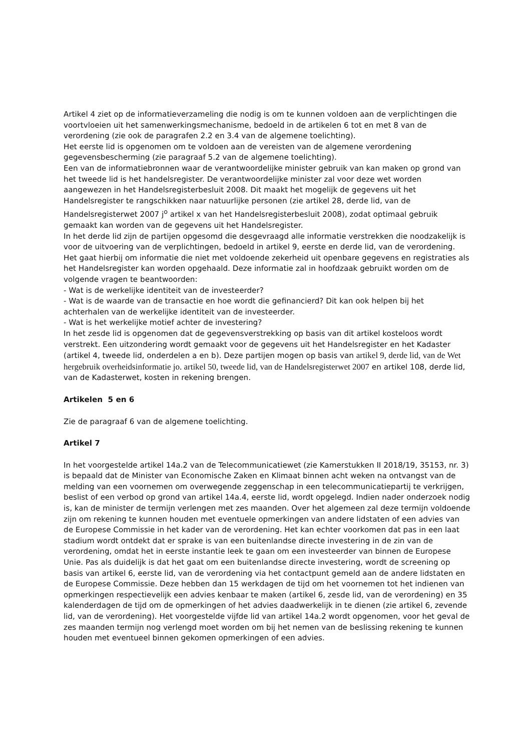Artikel 4 ziet op de informatieverzameling die nodig is om te kunnen voldoen aan de verplichtingen die voortvloeien uit het samenwerkingsmechanisme, bedoeld in de artikelen 6 tot en met 8 van de verordening (zie ook de paragrafen 2.2 en 3.4 van de algemene toelichting).
Het eerste lid is opgenomen om te voldoen aan de vereisten van de algemene verordening gegevensbescherming (zie paragraaf 5.2 van de algemene toelichting).
Een van de informatiebronnen waar de verantwoordelijke minister gebruik van kan maken op grond van het tweede lid is het handelsregister. De verantwoordelijke minister zal voor deze wet worden aangewezen in het Handelsregisterbesluit 2008. Dit maakt het mogelijk de gegevens uit het Handelsregister te rangschikken naar natuurlijke personen (zie artikel 28, derde lid, van de Handelsregisterwet 2007 j<sup>o</sup> artikel x van het Handelsregisterbesluit 2008), zodat optimaal gebruik gemaakt kan worden van de gegevens uit het Handelsregister.
In het derde lid zijn de partijen opgesomd die desgevraagd alle informatie verstrekken die noodzakelijk is voor de uitvoering van de verplichtingen, bedoeld in artikel 9, eerste en derde lid, van de verordening.
Het gaat hierbij om informatie die niet met voldoende zekerheid uit openbare gegevens en registraties als het Handelsregister kan worden opgehaald. Deze informatie zal in hoofdzaak gebruikt worden om de volgende vragen te beantwoorden:
- Wat is de werkelijke identiteit van de investeerder?
- Wat is de waarde van de transactie en hoe wordt die gefinancierd? Dit kan ook helpen bij het achterhalen van de werkelijke identiteit van de investeerder.
- Wat is het werkelijke motief achter de investering?
In het zesde lid is opgenomen dat de gegevensverstrekking op basis van dit artikel kosteloos wordt verstrekt. Een uitzondering wordt gemaakt voor de gegevens uit het Handelsregister en het Kadaster (artikel 4, tweede lid, onderdelen a en b). Deze partijen mogen op basis van artikel 9, derde lid, van de Wet hergebruik overheidsinformatie jo. artikel 50, tweede lid, van de Handelsregisterwet 2007 en artikel 108, derde lid, van de Kadasterwet, kosten in rekening brengen.
Artikelen 5 en 6
Zie de paragraaf 6 van de algemene toelichting.
Artikel 7
In het voorgestelde artikel 14a.2 van de Telecommunicatiewet (zie Kamerstukken II 2018/19, 35153, nr. 3) is bepaald dat de Minister van Economische Zaken en Klimaat binnen acht weken na ontvangst van de melding van een voornemen om overwegende zeggenschap in een telecommunicatiepartij te verkrijgen, beslist of een verbod op grond van artikel 14a.4, eerste lid, wordt opgelegd. Indien nader onderzoek nodig is, kan de minister de termijn verlengen met zes maanden. Over het algemeen zal deze termijn voldoende zijn om rekening te kunnen houden met eventuele opmerkingen van andere lidstaten of een advies van de Europese Commissie in het kader van de verordening. Het kan echter voorkomen dat pas in een laat stadium wordt ontdekt dat er sprake is van een buitenlandse directe investering in de zin van de verordening, omdat het in eerste instantie leek te gaan om een investeerder van binnen de Europese Unie. Pas als duidelijk is dat het gaat om een buitenlandse directe investering, wordt de screening op basis van artikel 6, eerste lid, van de verordening via het contactpunt gemeld aan de andere lidstaten en de Europese Commissie. Deze hebben dan 15 werkdagen de tijd om het voornemen tot het indienen van opmerkingen respectievelijk een advies kenbaar te maken (artikel 6, zesde lid, van de verordening) en 35 kalenderdagen de tijd om de opmerkingen of het advies daadwerkelijk in te dienen (zie artikel 6, zevende lid, van de verordening). Het voorgestelde vijfde lid van artikel 14a.2 wordt opgenomen, voor het geval de zes maanden termijn nog verlengd moet worden om bij het nemen van de beslissing rekening te kunnen houden met eventueel binnen gekomen opmerkingen of een advies.